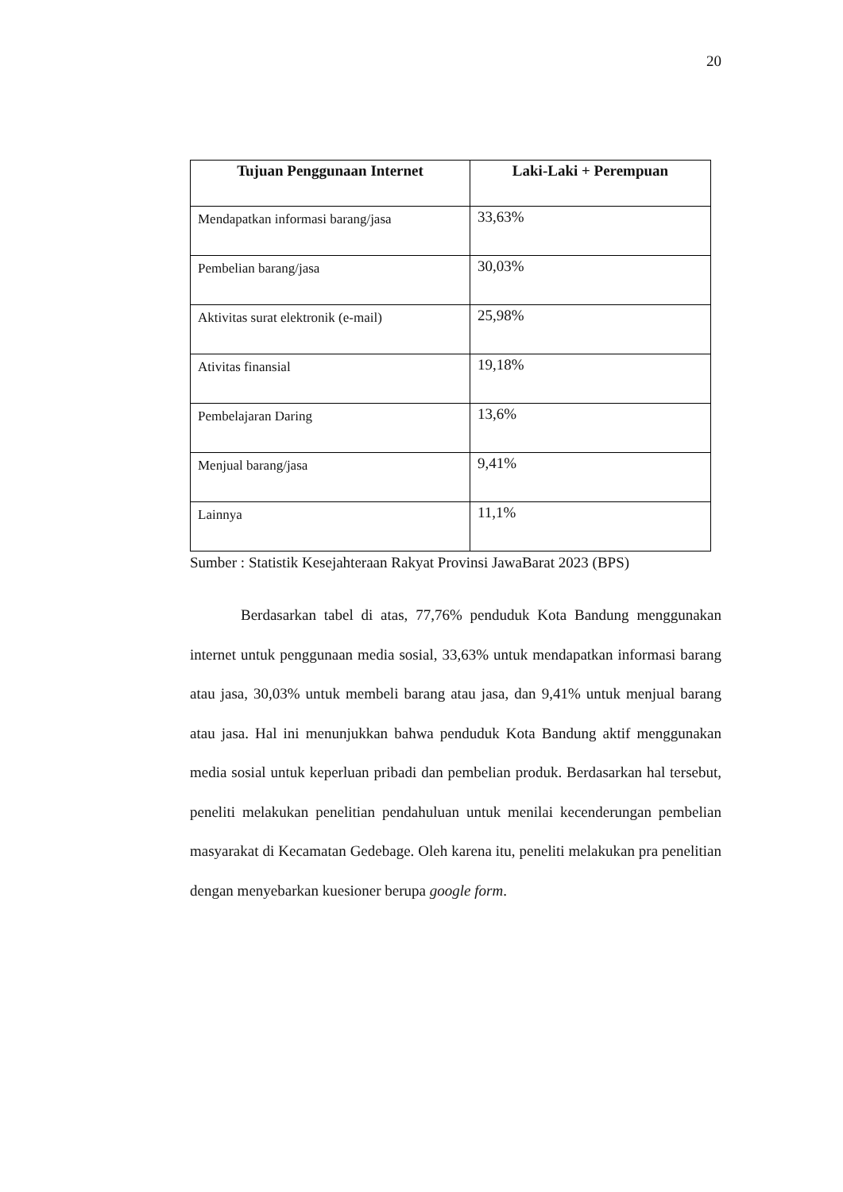20
| Tujuan Penggunaan Internet | Laki-Laki + Perempuan |
| --- | --- |
| Mendapatkan informasi barang/jasa | 33,63% |
| Pembelian barang/jasa | 30,03% |
| Aktivitas surat elektronik (e-mail) | 25,98% |
| Ativitas finansial | 19,18% |
| Pembelajaran Daring | 13,6% |
| Menjual barang/jasa | 9,41% |
| Lainnya | 11,1% |
Sumber : Statistik Kesejahteraan Rakyat Provinsi JawaBarat 2023 (BPS)
Berdasarkan tabel di atas, 77,76% penduduk Kota Bandung menggunakan internet untuk penggunaan media sosial, 33,63% untuk mendapatkan informasi barang atau jasa, 30,03% untuk membeli barang atau jasa, dan 9,41% untuk menjual barang atau jasa. Hal ini menunjukkan bahwa penduduk Kota Bandung aktif menggunakan media sosial untuk keperluan pribadi dan pembelian produk. Berdasarkan hal tersebut, peneliti melakukan penelitian pendahuluan untuk menilai kecenderungan pembelian masyarakat di Kecamatan Gedebage. Oleh karena itu, peneliti melakukan pra penelitian dengan menyebarkan kuesioner berupa google form.